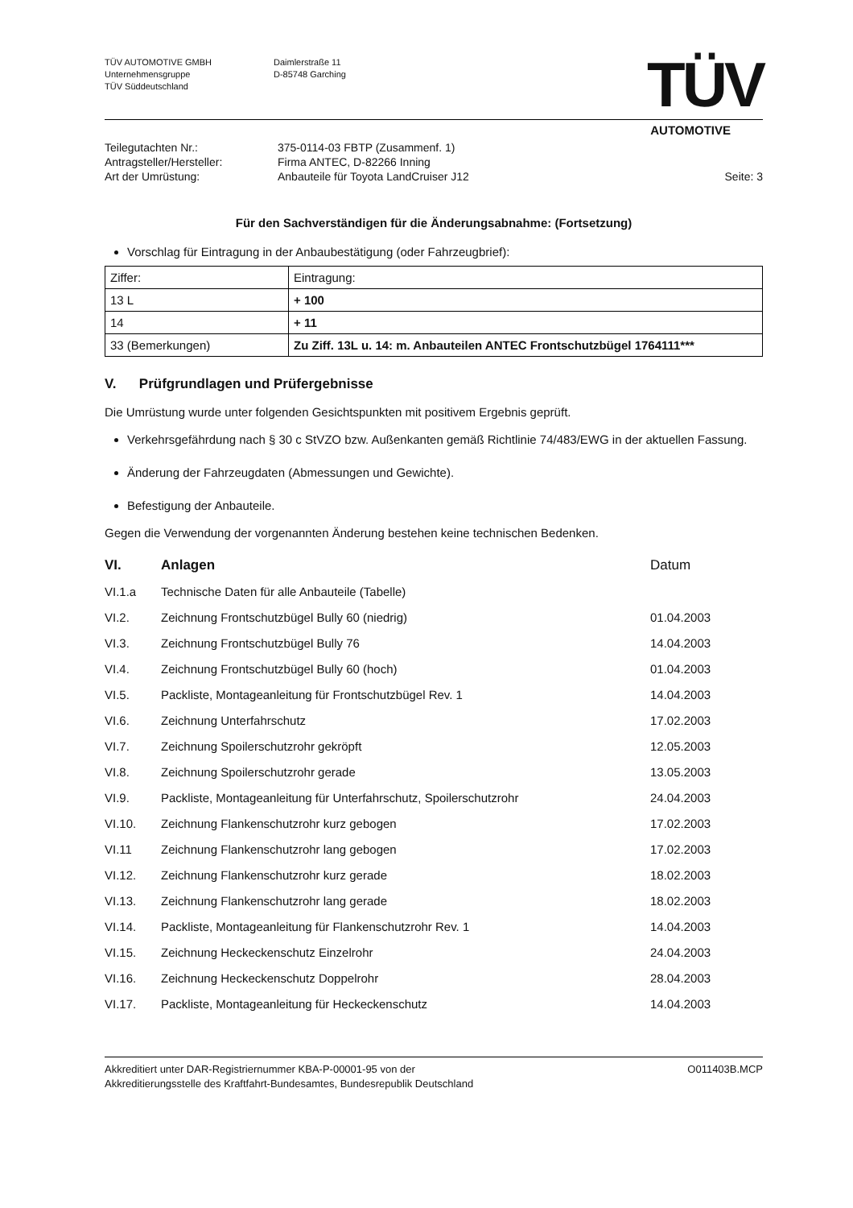TÜV AUTOMOTIVE GMBH
Unternehmensgruppe
TÜV Süddeutschland
Daimlerstraße 11
D-85748 Garching
TÜV
AUTOMOTIVE
Teilegutachten Nr.:
Antragsteller/Hersteller:
Art der Umrüstung:
375-0114-03 FBTP (Zusammenf. 1)
Firma ANTEC, D-82266 Inning
Anbauteile für Toyota LandCruiser J12
Seite: 3
Für den Sachverständigen für die Änderungsabnahme: (Fortsetzung)
Vorschlag für Eintragung in der Anbaubestätigung (oder Fahrzeugbrief):
| Ziffer: | Eintragung: |
| 13 L | + 100 |
| 14 | + 11 |
| 33 (Bemerkungen) | Zu Ziff. 13L u. 14: m. Anbauteilen ANTEC Frontschutzbügel 1764111*** |
V. Prüfgrundlagen und Prüfergebnisse
Die Umrüstung wurde unter folgenden Gesichtspunkten mit positivem Ergebnis geprüft.
Verkehrsgefährdung nach § 30 c StVZO bzw. Außenkanten gemäß Richtlinie 74/483/EWG in der aktuellen Fassung.
Änderung der Fahrzeugdaten (Abmessungen und Gewichte).
Befestigung der Anbauteile.
Gegen die Verwendung der vorgenannten Änderung bestehen keine technischen Bedenken.
| VI. | Anlagen | Datum |
| VI.1.a | Technische Daten für alle Anbauteile (Tabelle) | |
| VI.2. | Zeichnung Frontschutzbügel Bully 60 (niedrig) | 01.04.2003 |
| VI.3. | Zeichnung Frontschutzbügel Bully 76 | 14.04.2003 |
| VI.4. | Zeichnung Frontschutzbügel Bully 60 (hoch) | 01.04.2003 |
| VI.5. | Packliste, Montageanleitung für Frontschutzbügel Rev. 1 | 14.04.2003 |
| VI.6. | Zeichnung Unterfahrschutz | 17.02.2003 |
| VI.7. | Zeichnung Spoilerschutzrohr gekröpft | 12.05.2003 |
| VI.8. | Zeichnung Spoilerschutzrohr gerade | 13.05.2003 |
| VI.9. | Packliste, Montageanleitung für Unterfahrschutz, Spoilerschutzrohr | 24.04.2003 |
| VI.10. | Zeichnung Flankenschutzrohr kurz gebogen | 17.02.2003 |
| VI.11 | Zeichnung Flankenschutzrohr lang gebogen | 17.02.2003 |
| VI.12. | Zeichnung Flankenschutzrohr kurz gerade | 18.02.2003 |
| VI.13. | Zeichnung Flankenschutzrohr lang gerade | 18.02.2003 |
| VI.14. | Packliste, Montageanleitung für Flankenschutzrohr Rev. 1 | 14.04.2003 |
| VI.15. | Zeichnung Heckeckenschutz Einzelrohr | 24.04.2003 |
| VI.16. | Zeichnung Heckeckenschutz Doppelrohr | 28.04.2003 |
| VI.17. | Packliste, Montageanleitung für Heckeckenschutz | 14.04.2003 |
Akkreditiert unter DAR-Registriernummer KBA-P-00001-95 von der
Akkreditierungsstelle des Kraftfahrt-Bundesamtes, Bundesrepublik Deutschland
O011403B.MCP